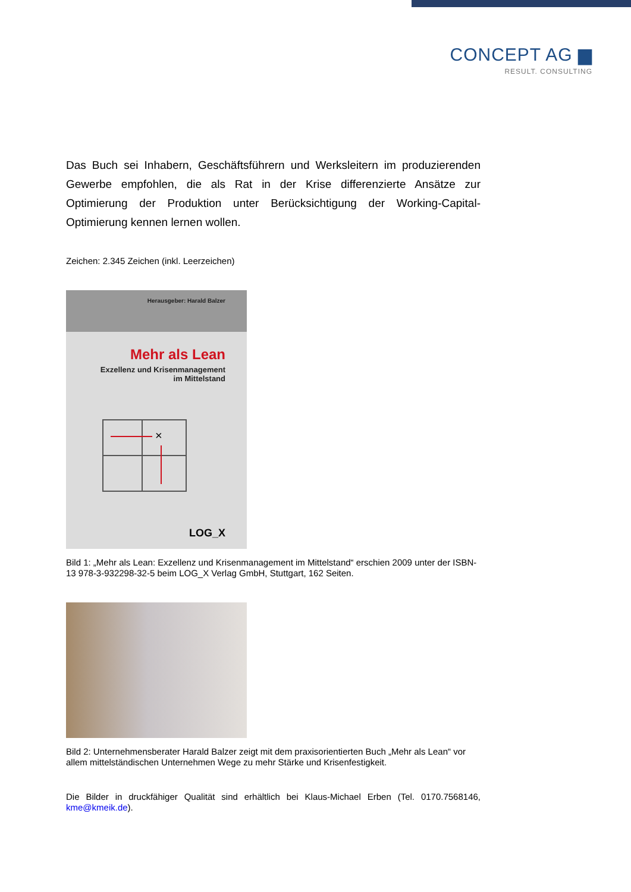CONCEPT AG ▆
RESULT. CONSULTING
Das Buch sei Inhabern, Geschäftsführern und Werksleitern im produzierenden Gewerbe empfohlen, die als Rat in der Krise differenzierte Ansätze zur Optimierung der Produktion unter Berücksichtigung der Working-Capital-Optimierung kennen lernen wollen.
Zeichen: 2.345 Zeichen (inkl. Leerzeichen)
Herausgeber: Harald Balzer
Mehr als Lean
Exzellenz und Krisenmanagement
im Mittelstand
×
LOG_X
Bild 1: „Mehr als Lean: Exzellenz und Krisenmanagement im Mittelstand“ erschien 2009 unter der ISBN-13 978-3-932298-32-5 beim LOG_X Verlag GmbH, Stuttgart, 162 Seiten.
Bild 2: Unternehmensberater Harald Balzer zeigt mit dem praxisorientierten Buch „Mehr als Lean“ vor allem mittelständischen Unternehmen Wege zu mehr Stärke und Krisenfestigkeit.
Die Bilder in druckfähiger Qualität sind erhältlich bei Klaus-Michael Erben (Tel. 0170.7568146, kme@kmeik.de).